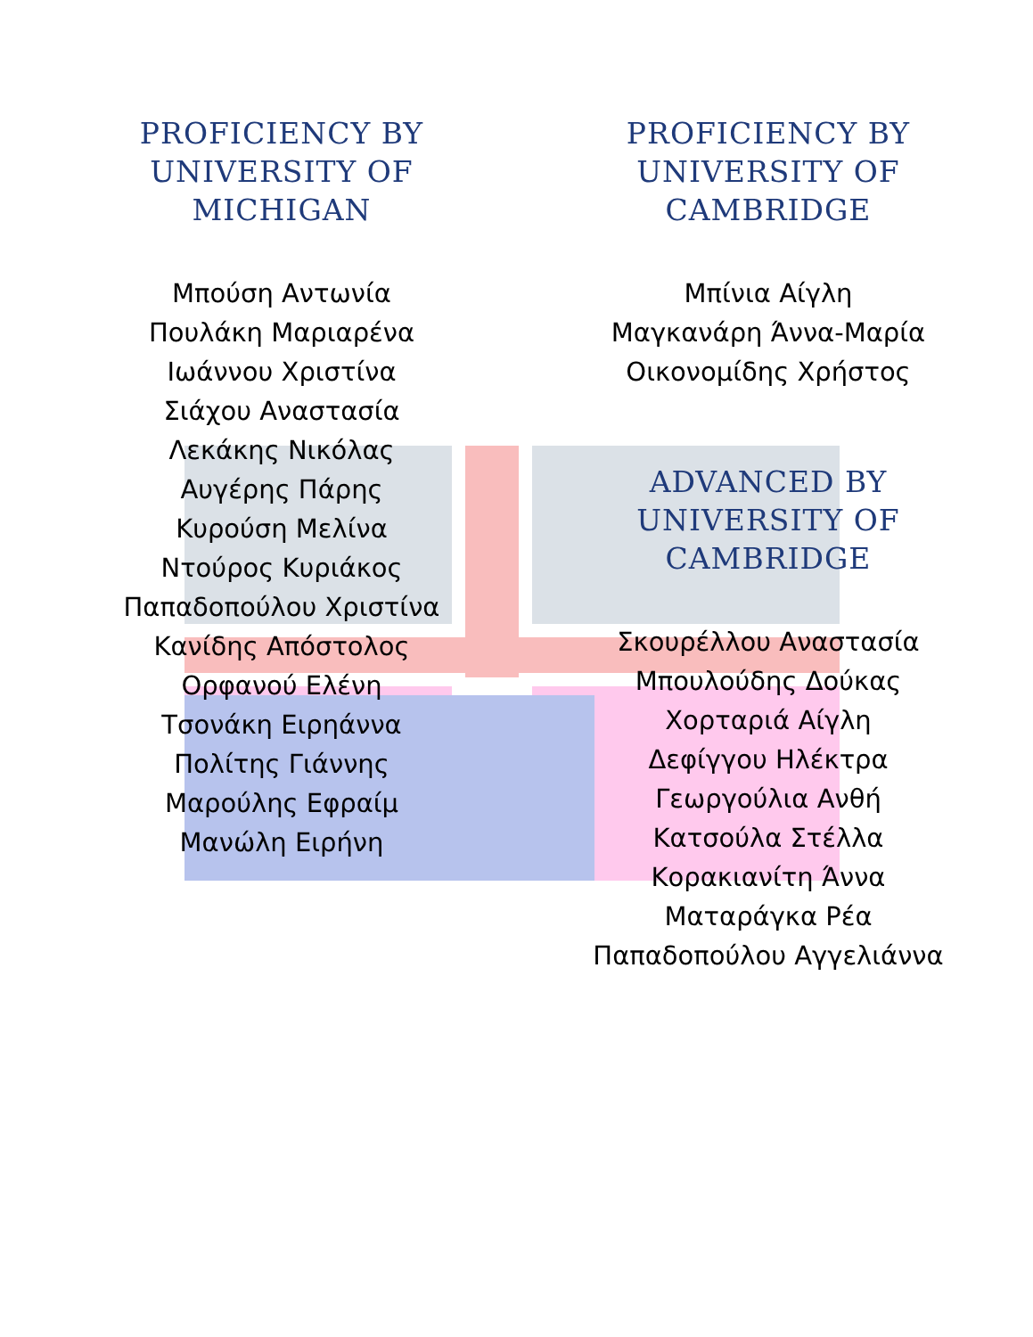PROFICIENCY BY
UNIVERSITY OF
MICHIGAN
Μπούση Αντωνία
Πουλάκη Μαριαρένα
Ιωάννου Χριστίνα
Σιάχου Αναστασία
Λεκάκης Νικόλας
Αυγέρης Πάρης
Κυρούση Μελίνα
Ντούρος Κυριάκος
Παπαδοπούλου Χριστίνα
Κανίδης Απόστολος
Ορφανού Ελένη
Τσονάκη Ειρηάννα
Πολίτης Γιάννης
Μαρούλης Εφραίμ
Μανώλη Ειρήνη
PROFICIENCY BY
UNIVERSITY OF
CAMBRIDGE
Μπίνια Αίγλη
Μαγκανάρη Άννα-Μαρία
Οικονομίδης Χρήστος
ADVANCED BY
UNIVERSITY OF
CAMBRIDGE
Σκουρέλλου Αναστασία
Μπουλούδης Δούκας
Χορταριά Αίγλη
Δεφίγγου Ηλέκτρα
Γεωργούλια Ανθή
Κατσούλα Στέλλα
Κορακιανίτη Άννα
Ματαράγκα Ρέα
Παπαδοπούλου Αγγελιάννα